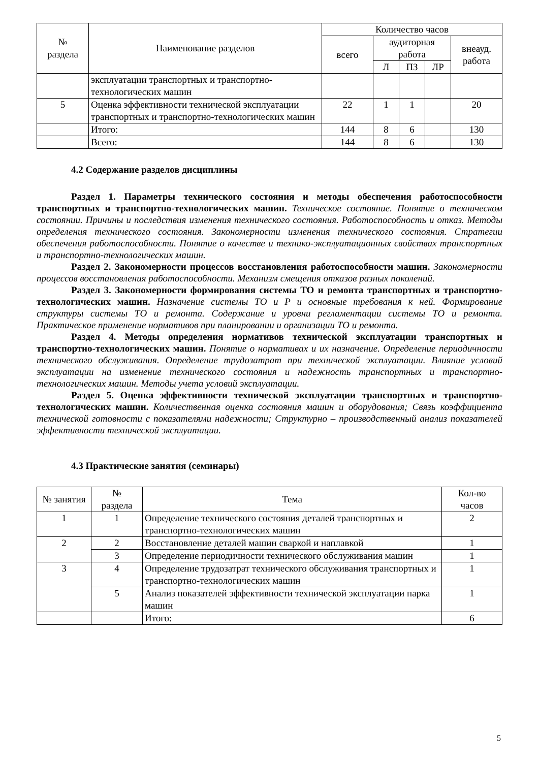| № раздела | Наименование разделов | Количество часов | | | | |
| --- | --- | --- | --- | --- | --- | --- |
| | | всего | аудиторная работа | | | внеауд. работа |
| | | | Л | ПЗ | ЛР | |
| | эксплуатации транспортных и транспортно-технологических машин | | | | | |
| 5 | Оценка эффективности технической эксплуатации транспортных и транспортно-технологических машин | 22 | 1 | 1 | | 20 |
| | Итого: | 144 | 8 | 6 | | 130 |
| | Всего: | 144 | 8 | 6 | | 130 |
4.2 Содержание разделов дисциплины
Раздел 1. Параметры технического состояния и методы обеспечения работоспособности транспортных и транспортно-технологических машин. Техническое состояние. Понятие о техническом состоянии. Причины и последствия изменения технического состояния. Работоспособность и отказ. Методы определения технического состояния. Закономерности изменения технического состояния. Стратегии обеспечения работоспособности. Понятие о качестве и технико-эксплуатационных свойствах транспортных и транспортно-технологических машин.
Раздел 2. Закономерности процессов восстановления работоспособности машин. Закономерности процессов восстановления работоспособности. Механизм смещения отказов разных поколений.
Раздел 3. Закономерности формирования системы ТО и ремонта транспортных и транспортно-технологических машин. Назначение системы ТО и Р и основные требования к ней. Формирование структуры системы ТО и ремонта. Содержание и уровни регламентации системы ТО и ремонта. Практическое применение нормативов при планировании и организации ТО и ремонта.
Раздел 4. Методы определения нормативов технической эксплуатации транспортных и транспортно-технологических машин. Понятие о нормативах и их назначение. Определение периодичности технического обслуживания. Определение трудозатрат при технической эксплуатации. Влияние условий эксплуатации на изменение технического состояния и надежность транспортных и транспортно-технологических машин. Методы учета условий эксплуатации.
Раздел 5. Оценка эффективности технической эксплуатации транспортных и транспортно-технологических машин. Количественная оценка состояния машин и оборудования; Связь коэффициента технической готовности с показателями надежности; Структурно – производственный анализ показателей эффективности технической эксплуатации.
4.3 Практические занятия (семинары)
| № занятия | № раздела | Тема | Кол-во часов |
| --- | --- | --- | --- |
| 1 | 1 | Определение технического состояния деталей транспортных и транспортно-технологических машин | 2 |
| 2 | 2 | Восстановление деталей машин сваркой и наплавкой | 1 |
| | 3 | Определение периодичности технического обслуживания машин | 1 |
| 3 | 4 | Определение трудозатрат технического обслуживания транспортных и транспортно-технологических машин | 1 |
| | 5 | Анализ показателей эффективности технической эксплуатации парка машин | 1 |
| | | Итого: | 6 |
5